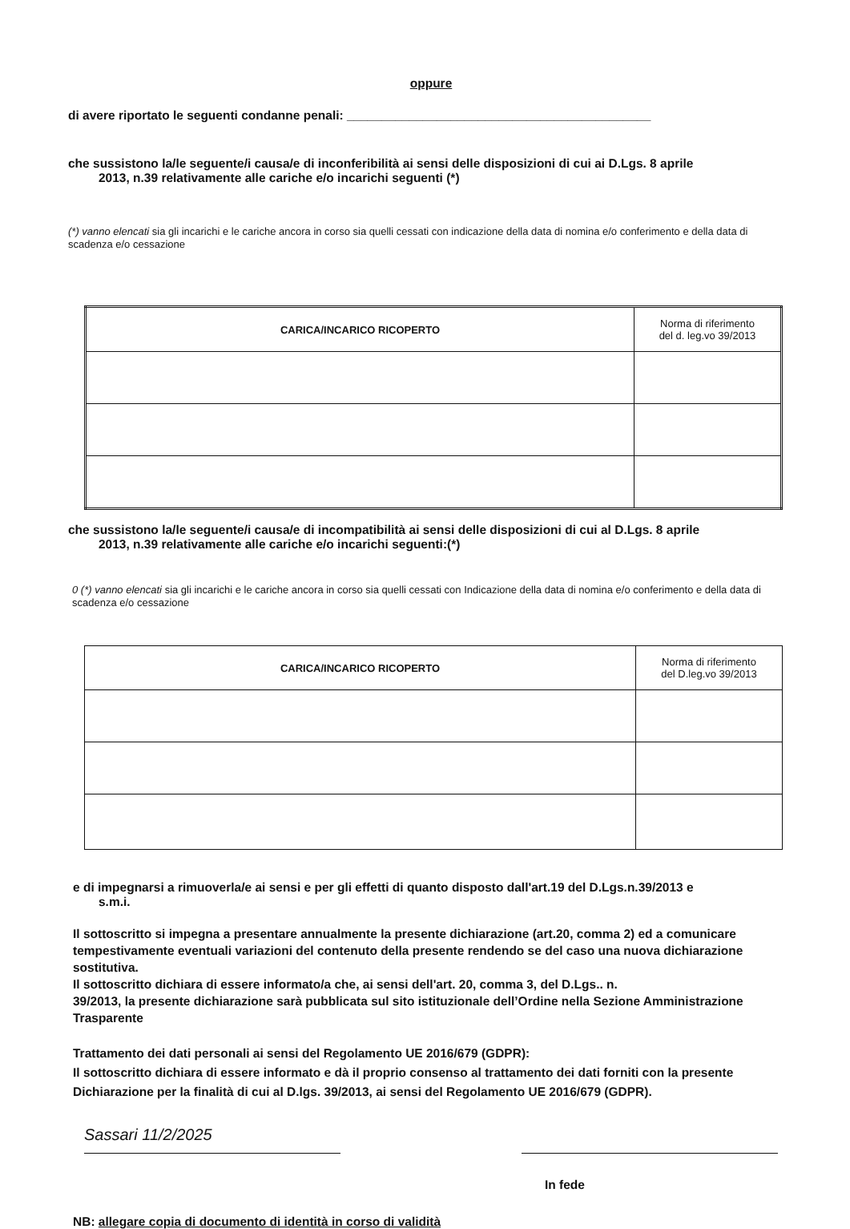oppure
di avere riportato le seguenti condanne penali: ____________________________________________
che sussistono la/le seguente/i causa/e di inconferibilità ai sensi delle disposizioni di cui ai D.Lgs. 8 aprile
2013, n.39 relativamente alle cariche e/o incarichi seguenti (*)
(*) vanno elencati sia gli incarichi e le cariche ancora in corso sia quelli cessati con indicazione della data di nomina e/o conferimento e della data di scadenza e/o cessazione
| CARICA/INCARICO RICOPERTO | Norma di riferimento del d. leg.vo 39/2013 |
| --- | --- |
che sussistono la/le seguente/i causa/e di incompatibilità ai sensi delle disposizioni di cui al D.Lgs. 8 aprile
2013, n.39 relativamente alle cariche e/o incarichi seguenti:(*)
0 (*) vanno elencati sia gli incarichi e le cariche ancora in corso sia quelli cessati con Indicazione della data di nomina e/o conferimento e della data di scadenza e/o cessazione
| CARICA/INCARICO RICOPERTO | Norma di riferimento del D.leg.vo 39/2013 |
| --- | --- |
e di impegnarsi a rimuoverla/e ai sensi e per gli effetti di quanto disposto dall'art.19 del D.Lgs.n.39/2013 e
s.m.i.
Il sottoscritto si impegna a presentare annualmente la presente dichiarazione (art.20, comma 2) ed a comunicare tempestivamente eventuali variazioni del contenuto della presente rendendo se del caso una nuova dichiarazione sostitutiva.
Il sottoscritto dichiara di essere informato/a che, ai sensi dell'art. 20, comma 3, del D.Lgs.. n.
39/2013, la presente dichiarazione sarà pubblicata sul sito istituzionale dell’Ordine nella Sezione Amministrazione Trasparente
Trattamento dei dati personali ai sensi del Regolamento UE 2016/679 (GDPR):
Il sottoscritto dichiara di essere informato e dà il proprio consenso al trattamento dei dati forniti con la presente Dichiarazione per la finalità di cui al D.lgs. 39/2013, ai sensi del Regolamento UE 2016/679 (GDPR).
Sassari 11/2/2025
In fede
NB: allegare copia di documento di identità in corso di validità